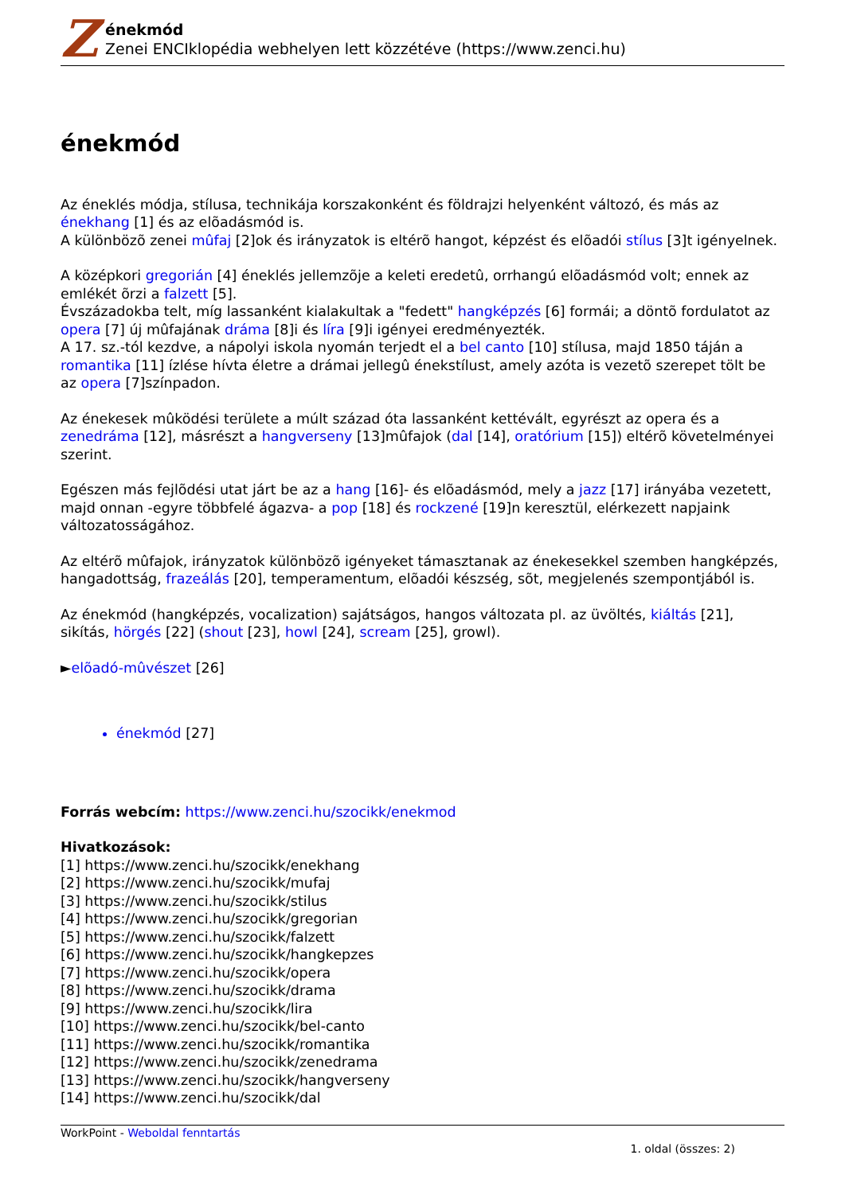Z
énekmód
Zenei ENCIklopédia webhelyen lett közzétéve (https://www.zenci.hu)
énekmód
Az éneklés módja, stílusa, technikája korszakonként és földrajzi helyenként változó, és más az énekhang [1] és az elõadásmód is.
A különbözõ zenei mûfaj [2]ok és irányzatok is eltérõ hangot, képzést és elõadói stílus [3]t igényelnek.
A középkori gregorián [4] éneklés jellemzõje a keleti eredetû, orrhangú elõadásmód volt; ennek az emlékét õrzi a falzett [5].
Évszázadokba telt, míg lassanként kialakultak a "fedett" hangképzés [6] formái; a döntõ fordulatot az opera [7] új mûfajának dráma [8]i és líra [9]i igényei eredményezték.
A 17. sz.-tól kezdve, a nápolyi iskola nyomán terjedt el a bel canto [10] stílusa, majd 1850 táján a romantika [11] ízlése hívta életre a drámai jellegû énekstílust, amely azóta is vezetõ szerepet tölt be az opera [7]színpadon.
Az énekesek mûködési területe a múlt század óta lassanként kettévált, egyrészt az opera és a zenedráma [12], másrészt a hangverseny [13]mûfajok (dal [14], oratórium [15]) eltérõ követelményei szerint.
Egészen más fejlõdési utat járt be az a hang [16]- és elõadásmód, mely a jazz [17] irányába vezetett, majd onnan -egyre többfelé ágazva- a pop [18] és rockzené [19]n keresztül, elérkezett napjaink változatosságához.
Az eltérõ mûfajok, irányzatok különbözõ igényeket támasztanak az énekesekkel szemben hangképzés, hangadottság, frazeálás [20], temperamentum, elõadói készség, sõt, megjelenés szempontjából is.
Az énekmód (hangképzés, vocalization) sajátságos, hangos változata pl. az üvöltés, kiáltás [21], sikítás, hörgés [22] (shout [23], howl [24], scream [25], growl).
►elõadó-mûvészet [26]
énekmód [27]
Forrás webcím: https://www.zenci.hu/szocikk/enekmod
Hivatkozások:
[1] https://www.zenci.hu/szocikk/enekhang
[2] https://www.zenci.hu/szocikk/mufaj
[3] https://www.zenci.hu/szocikk/stilus
[4] https://www.zenci.hu/szocikk/gregorian
[5] https://www.zenci.hu/szocikk/falzett
[6] https://www.zenci.hu/szocikk/hangkepzes
[7] https://www.zenci.hu/szocikk/opera
[8] https://www.zenci.hu/szocikk/drama
[9] https://www.zenci.hu/szocikk/lira
[10] https://www.zenci.hu/szocikk/bel-canto
[11] https://www.zenci.hu/szocikk/romantika
[12] https://www.zenci.hu/szocikk/zenedrama
[13] https://www.zenci.hu/szocikk/hangverseny
[14] https://www.zenci.hu/szocikk/dal
WorkPoint - Weboldal fenntartás
1. oldal (összes: 2)